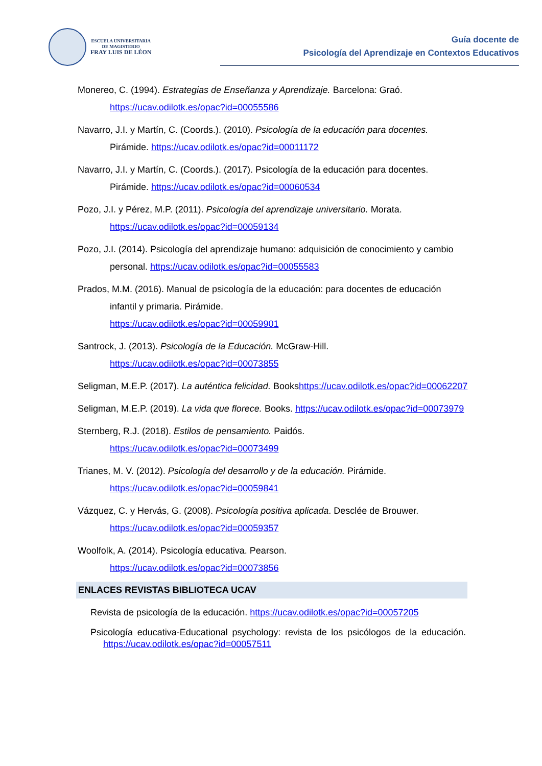ESCUELA UNIVERSITARIA
DE MAGISTERIO
FRAY LUIS DE LÉON
Guía docente de
Psicología del Aprendizaje en Contextos Educativos
Monereo, C. (1994). Estrategias de Enseñanza y Aprendizaje. Barcelona: Graó. https://ucav.odilotk.es/opac?id=00055586
Navarro, J.I. y Martín, C. (Coords.). (2010). Psicología de la educación para docentes. Pirámide. https://ucav.odilotk.es/opac?id=00011172
Navarro, J.I. y Martín, C. (Coords.). (2017). Psicología de la educación para docentes. Pirámide. https://ucav.odilotk.es/opac?id=00060534
Pozo, J.I. y Pérez, M.P. (2011). Psicología del aprendizaje universitario. Morata. https://ucav.odilotk.es/opac?id=00059134
Pozo, J.I. (2014). Psicología del aprendizaje humano: adquisición de conocimiento y cambio personal. https://ucav.odilotk.es/opac?id=00055583
Prados, M.M. (2016). Manual de psicología de la educación: para docentes de educación infantil y primaria. Pirámide.
https://ucav.odilotk.es/opac?id=00059901
Santrock, J. (2013). Psicología de la Educación. McGraw-Hill.
https://ucav.odilotk.es/opac?id=00073855
Seligman, M.E.P. (2017). La auténtica felicidad. Bookshttps://ucav.odilotk.es/opac?id=00062207
Seligman, M.E.P. (2019). La vida que florece. Books. https://ucav.odilotk.es/opac?id=00073979
Sternberg, R.J. (2018). Estilos de pensamiento. Paidós.
https://ucav.odilotk.es/opac?id=00073499
Trianes, M. V. (2012). Psicología del desarrollo y de la educación. Pirámide.
https://ucav.odilotk.es/opac?id=00059841
Vázquez, C. y Hervás, G. (2008). Psicología positiva aplicada. Desclée de Brouwer.
https://ucav.odilotk.es/opac?id=00059357
Woolfolk, A. (2014). Psicología educativa. Pearson.
https://ucav.odilotk.es/opac?id=00073856
ENLACES REVISTAS BIBLIOTECA UCAV
Revista de psicología de la educación. https://ucav.odilotk.es/opac?id=00057205
Psicología educativa-Educational psychology: revista de los psicólogos de la educación. https://ucav.odilotk.es/opac?id=00057511